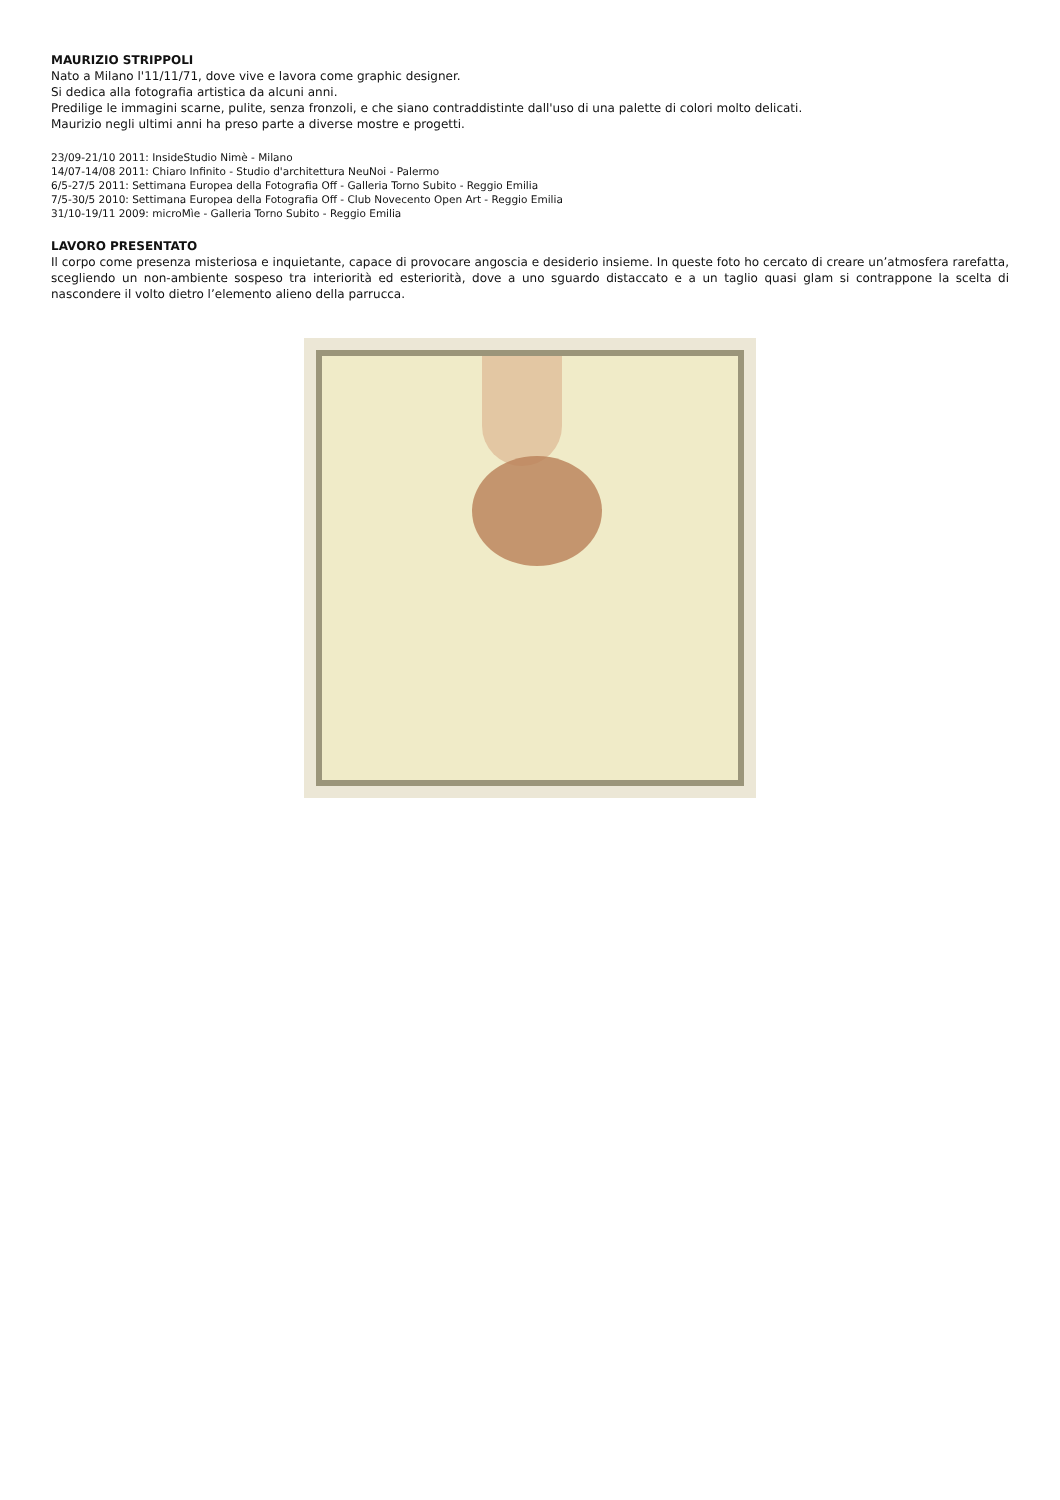MAURIZIO STRIPPOLI
Nato a Milano l'11/11/71, dove vive e lavora come graphic designer.
Si dedica alla fotografia artistica da alcuni anni.
Predilige le immagini scarne, pulite, senza fronzoli, e che siano contraddistinte dall'uso di una palette di colori molto delicati.
Maurizio negli ultimi anni ha preso parte a diverse mostre e progetti.
23/09-21/10 2011: InsideStudio Nimè - Milano
14/07-14/08 2011: Chiaro Infinito - Studio d'architettura NeuNoi - Palermo
6/5-27/5 2011: Settimana Europea della Fotografia Off - Galleria Torno Subito - Reggio Emilia
7/5-30/5 2010: Settimana Europea della Fotografia Off - Club Novecento Open Art - Reggio Emilia
31/10-19/11 2009: microMìe - Galleria Torno Subito - Reggio Emilia
LAVORO PRESENTATO
Il corpo come presenza misteriosa e inquietante, capace di provocare angoscia e desiderio insieme. In queste foto ho cercato di creare un’atmosfera rarefatta, scegliendo un non-ambiente sospeso tra interiorità ed esteriorità, dove a uno sguardo distaccato e a un taglio quasi glam si contrappone la scelta di nascondere il volto dietro l’elemento alieno della parrucca.